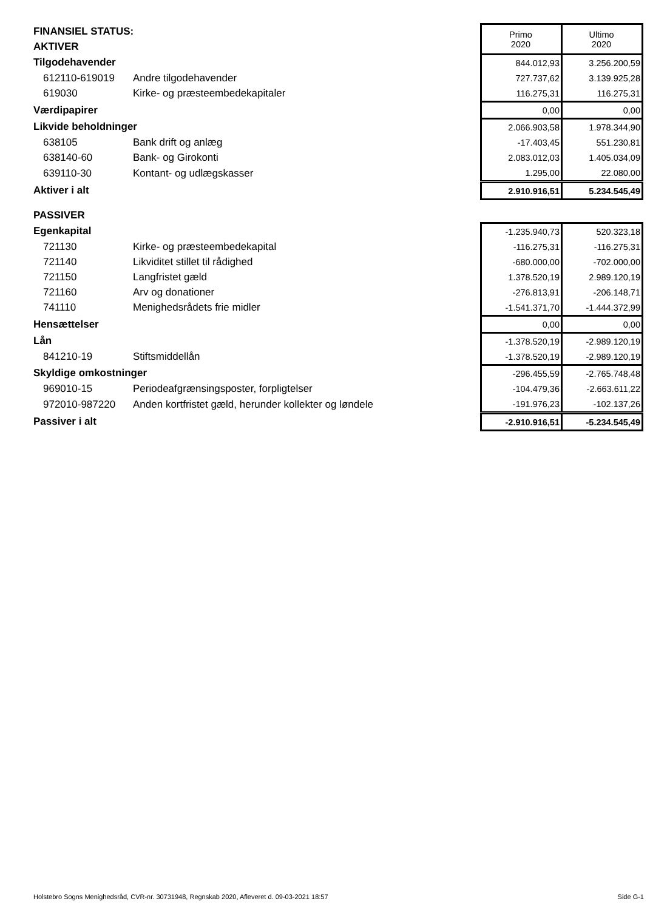| FINANSIEL STATUS: | | | Primo 2020 | Ultimo 2020 |
| AKTIVER | | | | |
| Tilgodehavender | | | 844.012,93 | 3.256.200,59 |
| 612110-619019 | Andre tilgodehavender | | 727.737,62 | 3.139.925,28 |
| 619030 | Kirke- og præsteembedekapitaler | | 116.275,31 | 116.275,31 |
| Værdipapirer | | | 0,00 | 0,00 |
| Likvide beholdninger | | | 2.066.903,58 | 1.978.344,90 |
| 638105 | Bank drift og anlæg | | -17.403,45 | 551.230,81 |
| 638140-60 | Bank- og Girokonti | | 2.083.012,03 | 1.405.034,09 |
| 639110-30 | Kontant- og udlægskasser | | 1.295,00 | 22.080,00 |
| Aktiver i alt | | | 2.910.916,51 | 5.234.545,49 |
| PASSIVER | | | | |
| Egenkapital | | | -1.235.940,73 | 520.323,18 |
| 721130 | Kirke- og præsteembedekapital | | -116.275,31 | -116.275,31 |
| 721140 | Likviditet stillet til rådighed | | -680.000,00 | -702.000,00 |
| 721150 | Langfristet gæld | | 1.378.520,19 | 2.989.120,19 |
| 721160 | Arv og donationer | | -276.813,91 | -206.148,71 |
| 741110 | Menighedsrådets frie midler | | -1.541.371,70 | -1.444.372,99 |
| Hensættelser | | | 0,00 | 0,00 |
| Lån | | | -1.378.520,19 | -2.989.120,19 |
| 841210-19 | Stiftsmiddellån | | -1.378.520,19 | -2.989.120,19 |
| Skyldige omkostninger | | | -296.455,59 | -2.765.748,48 |
| 969010-15 | Periodeafgrænsingsposter, forpligtelser | | -104.479,36 | -2.663.611,22 |
| 972010-987220 | Anden kortfristet gæld, herunder kollekter og løndele | | -191.976,23 | -102.137,26 |
| Passiver i alt | | | -2.910.916,51 | -5.234.545,49 |
Holstebro Sogns Menighedsråd, CVR-nr. 30731948, Regnskab 2020, Afleveret d. 09-03-2021 18:57 Side G-1